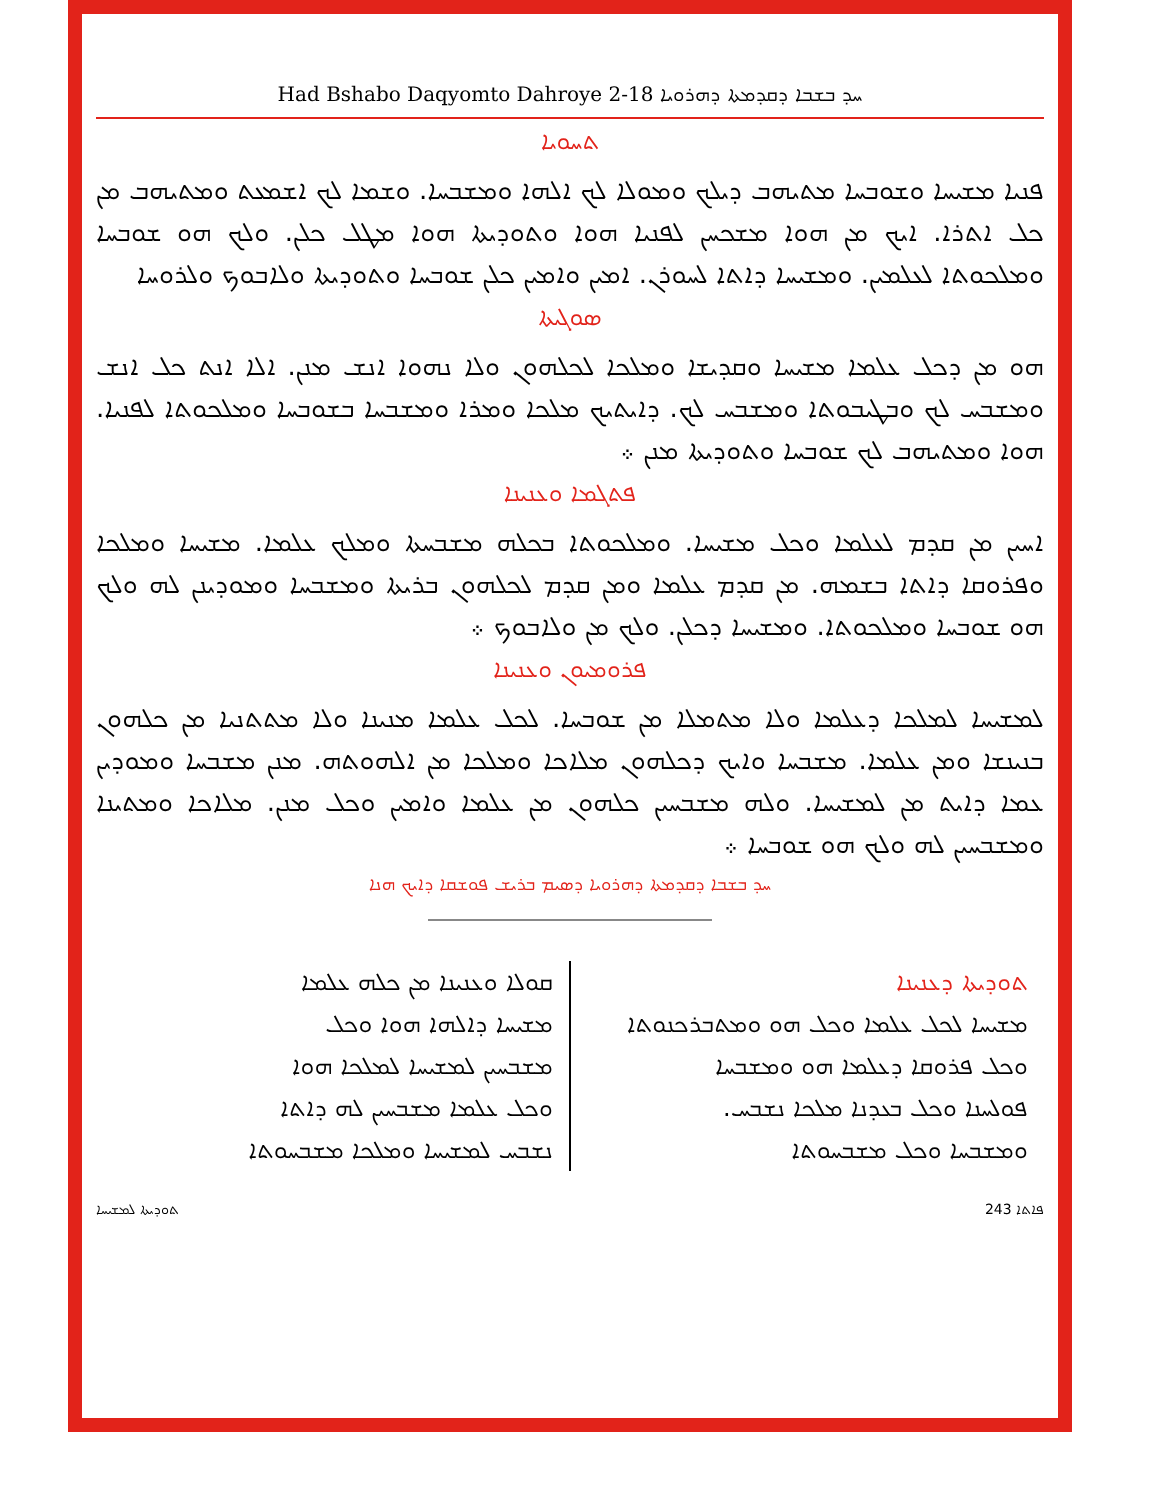Had Bshabo Daqyomto Dahroye 2-18 ܚܕ ܒܫܒܐ ܕܩܕܡܬܐ ܕܗܪܘܝܐ
ܬܚܘܝܐ
ܦܢܝܐ ܡܫܝܚܐ ܘܫܘܒܚܐ ܡܬܝܗܒ ܕܝܠܟ ܘܡܘܠܐ ܠܟ ܐܠܗܐ ܘܡܫܒܚܐ. ܘܫܡܐ ܠܟ ܐܫܡܥܬ ܘܡܬܝܗܒ ܡܢ ܟܠ ܐܬܪܐ. ܐܝܟ ܡܢ ܗܘܐ ܡܫܟܚܢ ܠܦܢܝܐ ܗܘܐ ܘܬܘܕܝܬܐ ܗܘܐ ܡܛܠ ܟܠܢ. ܘܠܟ ܗܘ ܫܘܒܚܐ ܘܡܠܟܘܬܐ ܠܥܠܡܝܢ. ܘܡܫܝܚܐ ܕܐܬܐ ܠܚܘܪܢ. ܐܡܝܢ ܘܐܡܝܢ ܟܠܢ ܫܘܒܚܐ ܘܬܘܕܝܬܐ ܘܠܐܒܘܟ ܘܠܪܘܚܐ
ܣܘܓܝܬܐ
ܗܘ ܡܢ ܕܟܠ ܥܠܡܐ ܡܫܝܚܐ ܘܩܕܝܫܐ ܘܡܠܟܐ ܠܟܠܗܘܢ ܘܠܐ ܢܗܘܐ ܐܢܫ ܡܢܢ. ܐܠܐ ܐܢܬ ܟܠ ܐܢܫ ܘܡܫܒܚ ܠܟ ܘܒܛܝܒܘܬܐ ܘܡܫܒܚ ܠܟ. ܕܐܝܬܝܟ ܡܠܟܐ ܘܡܪܐ ܘܡܫܒܚܐ ܒܫܘܒܚܐ ܘܡܠܟܘܬܐ ܠܦܢܝܐ. ܗܘܐ ܘܡܬܝܗܒ ܠܟ ܫܘܒܚܐ ܘܬܘܕܝܬܐ ܡܢܢ ܀
ܦܬܓܡܐ ܘܥܢܝܢܐ
ܐܚܝܢ ܡܢ ܩܕܡ ܠܥܠܡܐ ܘܟܠ ܡܫܝܚܐ. ܘܡܠܟܘܬܐ ܒܟܠܗ ܡܫܒܚܬܐ ܘܡܠܟ ܥܠܡܐ. ܡܫܝܚܐ ܘܡܠܟܐ ܘܦܪܘܩܐ ܕܐܬܐ ܒܫܡܗ. ܡܢ ܩܕܡ ܥܠܡܐ ܘܡܢ ܩܕܡ ܠܟܠܗܘܢ ܒܪܝܬܐ ܘܡܫܒܚܐ ܘܡܘܕܝܢܢ ܠܗ ܘܠܟ ܗܘ ܫܘܒܚܐ ܘܡܠܟܘܬܐ. ܘܡܫܝܚܐ ܕܟܠܢ. ܘܠܟ ܡܢ ܘܠܐܒܘܟ ܀
ܦܪܘܡܝܘܢ ܘܥܢܝܢܐ
ܠܡܫܝܚܐ ܠܡܠܟܐ ܕܥܠܡܐ ܘܠܐ ܡܬܡܠܐ ܡܢ ܫܘܒܚܐ. ܠܟܠ ܥܠܡܐ ܡܢܝܢܐ ܘܠܐ ܡܬܬܢܝܐ ܡܢ ܟܠܗܘܢ ܒܢܝܢܫܐ ܘܡܢ ܥܠܡܐ. ܡܫܒܚܐ ܘܐܝܟ ܕܟܠܗܘܢ ܡܠܐܟܐ ܘܡܠܟܐ ܡܢ ܐܠܗܘܬܗ. ܡܢܢ ܡܫܒܚܐ ܘܡܘܕܝܢ ܥܡܐ ܕܐܝܬ ܡܢ ܠܡܫܝܚܐ. ܘܠܗ ܡܫܒܚܝܢ ܟܠܗܘܢ ܡܢ ܥܠܡܐ ܘܐܡܝܢ ܘܟܠ ܡܢܢ. ܡܠܐܟܐ ܘܡܬܝܢܐ ܘܡܫܒܚܝܢ ܠܗ ܘܠܟ ܗܘ ܫܘܒܚܐ ܀
ܚܕ ܒܫܒܐ ܕܩܕܡܬܐ ܕܗܪܘܝܐ ܕܣܝܡ ܒܪܝܫ ܦܘܫܩܐ ܕܐܝܟ ܗܢܐ
ܬܘܕܝܬܐ ܕܥܢܝܢܐ
ܡܫܝܚܐ ܠܟܠ ܥܠܡܐ ܘܟܠ ܗܘ ܘܡܬܒܪܟܢܘܬܐ
ܘܟܠ ܦܪܘܩܐ ܕܥܠܡܐ ܗܘ ܘܡܫܒܚܐ
ܦܘܠܚܢܐ ܘܟܠ ܒܥܕܢܐ ܡܠܟܐ ܢܫܒܚ.
ܘܡܫܒܚܐ ܘܟܠ ܡܫܒܚܘܬܐ
ܩܘܠܐ ܘܥܢܝܢܐ ܡܢ ܟܠܗ ܥܠܡܐ
ܡܫܝܚܐ ܕܐܠܗܐ ܗܘܐ ܘܟܠ
ܡܫܒܚܝܢ ܠܡܫܝܚܐ ܠܡܠܟܐ ܗܘܐ
ܘܟܠ ܥܠܡܐ ܡܫܒܚܝܢ ܠܗ ܕܐܬܐ
ܢܫܒܚ ܠܡܫܝܚܐ ܘܡܠܟܐ ܡܫܒܚܘܬܐ
ܬܘܕܝܬܐ ܠܡܫܝܚܐ ܦܐܬܐ 243